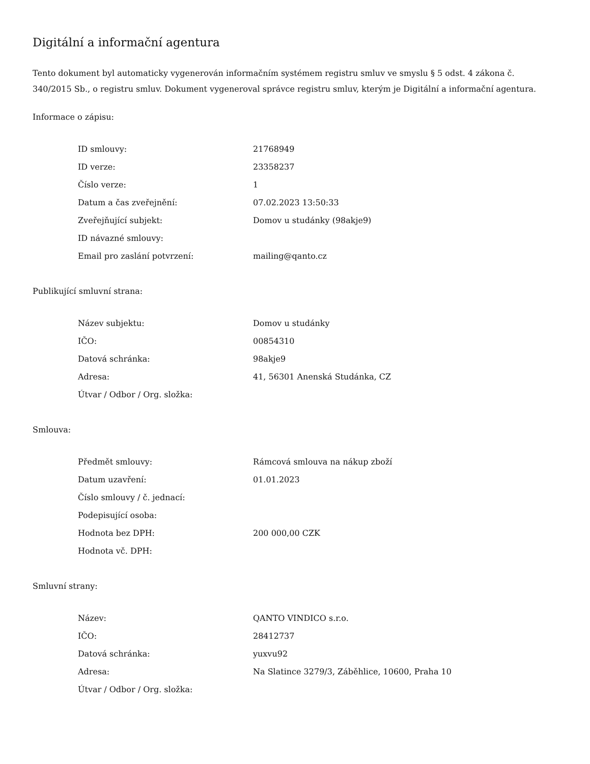Digitální a informační agentura
Tento dokument byl automaticky vygenerován informačním systémem registru smluv ve smyslu § 5 odst. 4 zákona č. 340/2015 Sb., o registru smluv. Dokument vygeneroval správce registru smluv, kterým je Digitální a informační agentura.
Informace o zápisu:
| ID smlouvy: | 21768949 |
| ID verze: | 23358237 |
| Číslo verze: | 1 |
| Datum a čas zveřejnění: | 07.02.2023 13:50:33 |
| Zveřejňující subjekt: | Domov u studánky (98akje9) |
| ID návazné smlouvy: | |
| Email pro zaslání potvrzení: | mailing@qanto.cz |
Publikující smluvní strana:
| Název subjektu: | Domov u studánky |
| IČO: | 00854310 |
| Datová schránka: | 98akje9 |
| Adresa: | 41, 56301 Anenská Studánka, CZ |
| Útvar / Odbor / Org. složka: | |
Smlouva:
| Předmět smlouvy: | Rámcová smlouva na nákup zboží |
| Datum uzavření: | 01.01.2023 |
| Číslo smlouvy / č. jednací: | |
| Podepisující osoba: | |
| Hodnota bez DPH: | 200 000,00 CZK |
| Hodnota vč. DPH: | |
Smluvní strany:
| Název: | QANTO VINDICO s.r.o. |
| IČO: | 28412737 |
| Datová schránka: | yuxvu92 |
| Adresa: | Na Slatince 3279/3, Záběhlice, 10600, Praha 10 |
| Útvar / Odbor / Org. složka: | |